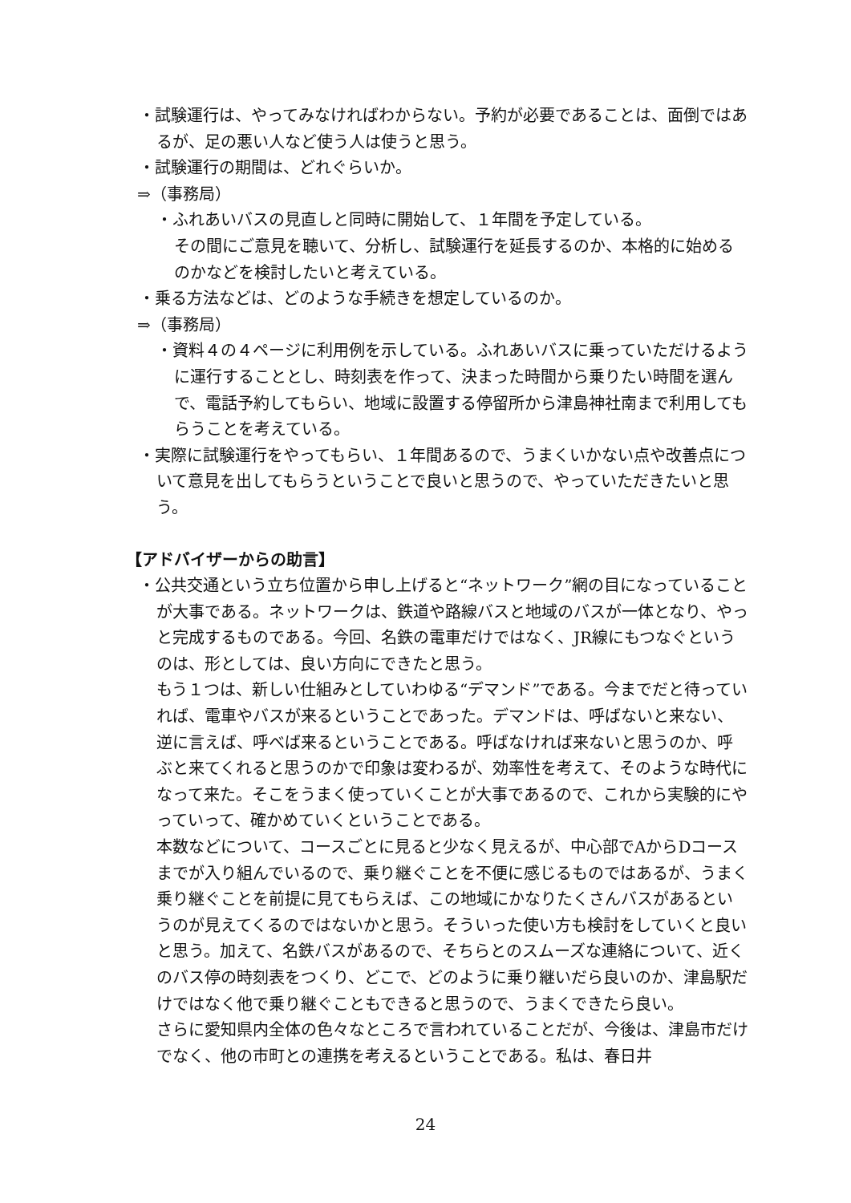・試験運行は、やってみなければわからない。予約が必要であることは、面倒ではあるが、足の悪い人など使う人は使うと思う。
・試験運行の期間は、どれぐらいか。
⇒（事務局）
・ふれあいバスの見直しと同時に開始して、１年間を予定している。
その間にご意見を聴いて、分析し、試験運行を延長するのか、本格的に始めるのかなどを検討したいと考えている。
・乗る方法などは、どのような手続きを想定しているのか。
⇒（事務局）
・資料４の４ページに利用例を示している。ふれあいバスに乗っていただけるように運行することとし、時刻表を作って、決まった時間から乗りたい時間を選んで、電話予約してもらい、地域に設置する停留所から津島神社南まで利用してもらうことを考えている。
・実際に試験運行をやってもらい、１年間あるので、うまくいかない点や改善点について意見を出してもらうということで良いと思うので、やっていただきたいと思う。
【アドバイザーからの助言】
・公共交通という立ち位置から申し上げると“ネットワーク”網の目になっていることが大事である。ネットワークは、鉄道や路線バスと地域のバスが一体となり、やっと完成するものである。今回、名鉄の電車だけではなく、JR線にもつなぐというのは、形としては、良い方向にできたと思う。
もう１つは、新しい仕組みとしていわゆる“デマンド”である。今までだと待っていれば、電車やバスが来るということであった。デマンドは、呼ばないと来ない、逆に言えば、呼べば来るということである。呼ばなければ来ないと思うのか、呼ぶと来てくれると思うのかで印象は変わるが、効率性を考えて、そのような時代になって来た。そこをうまく使っていくことが大事であるので、これから実験的にやっていって、確かめていくということである。
本数などについて、コースごとに見ると少なく見えるが、中心部でAからDコースまでが入り組んでいるので、乗り継ぐことを不便に感じるものではあるが、うまく乗り継ぐことを前提に見てもらえば、この地域にかなりたくさんバスがあるというのが見えてくるのではないかと思う。そういった使い方も検討をしていくと良いと思う。加えて、名鉄バスがあるので、そちらとのスムーズな連絡について、近くのバス停の時刻表をつくり、どこで、どのように乗り継いだら良いのか、津島駅だけではなく他で乗り継ぐこともできると思うので、うまくできたら良い。
さらに愛知県内全体の色々なところで言われていることだが、今後は、津島市だけでなく、他の市町との連携を考えるということである。私は、春日井
24